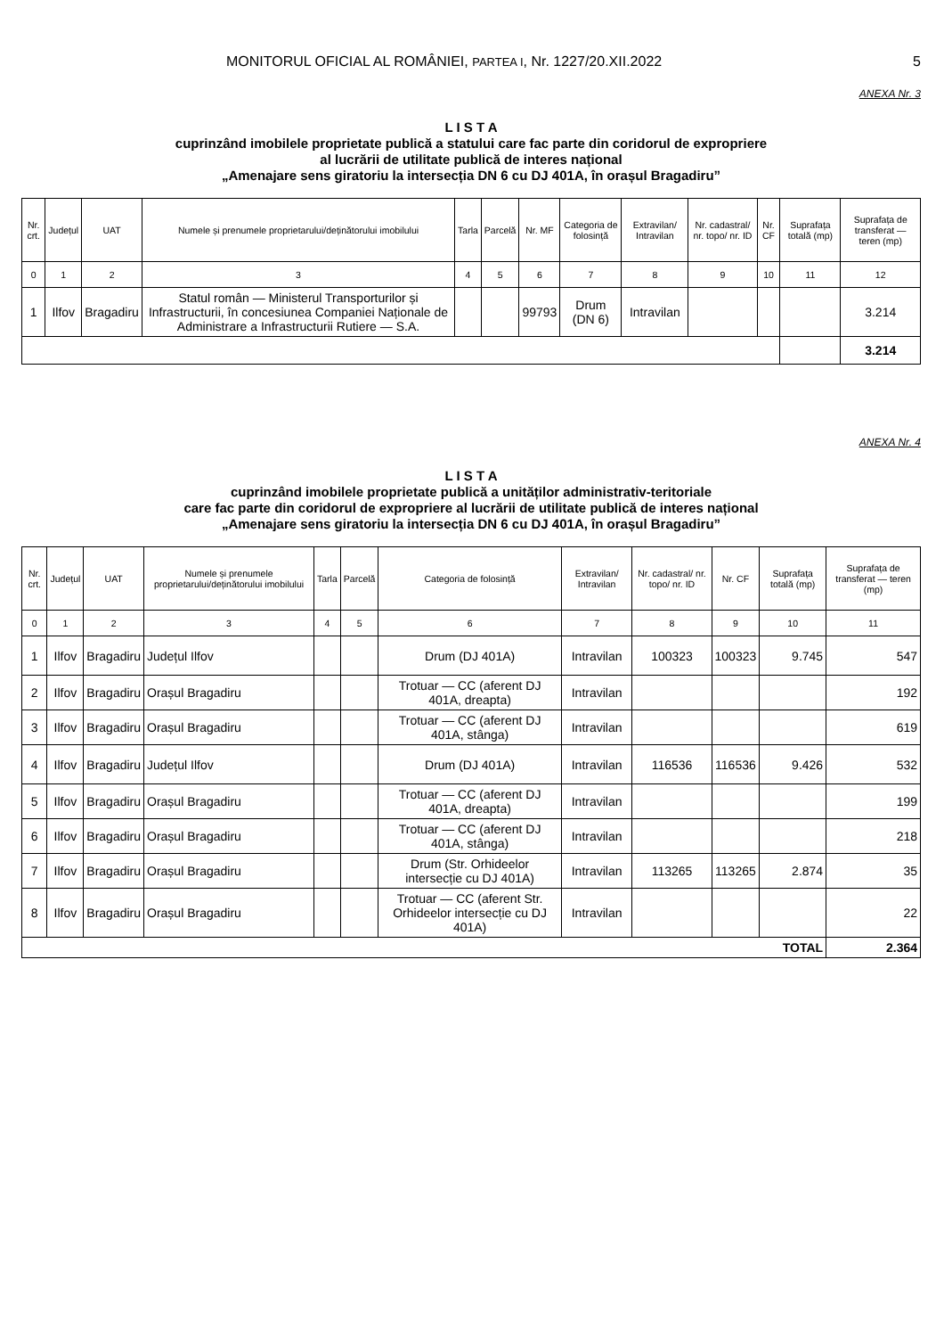MONITORUL OFICIAL AL ROMÂNIEI, PARTEA I, Nr. 1227/20.XII.2022 5
ANEXA Nr. 3
L I S T A
cuprinzând imobilele proprietate publică a statului care fac parte din coridorul de expropriere
al lucrării de utilitate publică de interes național
„Amenajare sens giratoriu la intersecția DN 6 cu DJ 401A, în orașul Bragadiru”
| Nr. crt. | Județul | UAT | Numele și prenumele proprietarului/deținătorului imobilului | Tarla | Parcelă | Nr. MF | Categoria de folosință | Extravilan/ Intravilan | Nr. cadastral/ nr. topo/ nr. ID | Nr. CF | Suprafața totală (mp) | Suprafața de transferat — teren (mp) |
| --- | --- | --- | --- | --- | --- | --- | --- | --- | --- | --- | --- | --- |
| 0 | 1 | 2 | 3 | 4 | 5 | 6 | 7 | 8 | 9 | 10 | 11 | 12 |
| 1 | Ilfov | Bragadiru | Statul român — Ministerul Transporturilor și Infrastructurii, în concesiunea Companiei Naționale de Administrare a Infrastructurii Rutiere — S.A. | | | 99793 | Drum (DN 6) | Intravilan | | | | 3.214 |
| | | | | | | | | | | | | 3.214 |
ANEXA Nr. 4
L I S T A
cuprinzând imobilele proprietate publică a unităților administrativ-teritoriale
care fac parte din coridorul de expropriere al lucrării de utilitate publică de interes național
„Amenajare sens giratoriu la intersecția DN 6 cu DJ 401A, în orașul Bragadiru”
| Nr. crt. | Județul | UAT | Numele și prenumele proprietarului/deținătorului imobilului | Tarla | Parcelă | Categoria de folosință | Extravilan/ Intravilan | Nr. cadastral/ nr. topo/ nr. ID | Nr. CF | Suprafața totală (mp) | Suprafața de transferat — teren (mp) |
| --- | --- | --- | --- | --- | --- | --- | --- | --- | --- | --- | --- |
| 0 | 1 | 2 | 3 | 4 | 5 | 6 | 7 | 8 | 9 | 10 | 11 |
| 1 | Ilfov | Bragadiru | Județul Ilfov | | | Drum (DJ 401A) | Intravilan | 100323 | 100323 | 9.745 | 547 |
| 2 | Ilfov | Bragadiru | Orașul Bragadiru | | | Trotuar — CC (aferent DJ 401A, dreapta) | Intravilan | | | | 192 |
| 3 | Ilfov | Bragadiru | Orașul Bragadiru | | | Trotuar — CC (aferent DJ 401A, stânga) | Intravilan | | | | 619 |
| 4 | Ilfov | Bragadiru | Județul Ilfov | | | Drum (DJ 401A) | Intravilan | 116536 | 116536 | 9.426 | 532 |
| 5 | Ilfov | Bragadiru | Orașul Bragadiru | | | Trotuar — CC (aferent DJ 401A, dreapta) | Intravilan | | | | 199 |
| 6 | Ilfov | Bragadiru | Orașul Bragadiru | | | Trotuar — CC (aferent DJ 401A, stânga) | Intravilan | | | | 218 |
| 7 | Ilfov | Bragadiru | Orașul Bragadiru | | | Drum (Str. Orhideelor intersecție cu DJ 401A) | Intravilan | 113265 | 113265 | 2.874 | 35 |
| 8 | Ilfov | Bragadiru | Orașul Bragadiru | | | Trotuar — CC (aferent Str. Orhideelor intersecție cu DJ 401A) | Intravilan | | | | 22 |
| TOTAL | | | | | | | | | | | 2.364 |